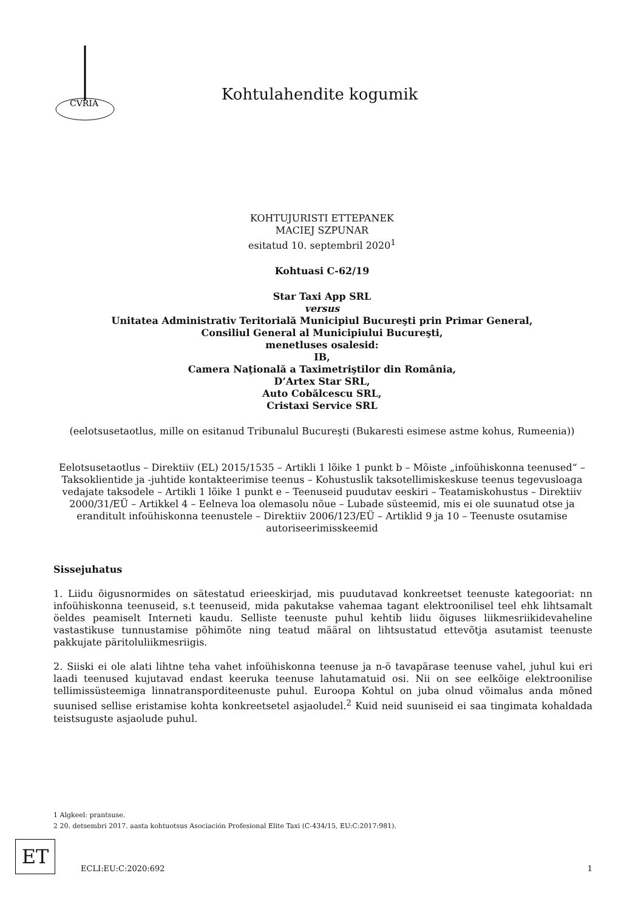CVRIA
Kohtulahendite kogumik
KOHTUJURISTI ETTEPANEK
MACIEJ SZPUNAR
esitatud 10. septembril 2020<sup>1</sup>
Kohtuasi C-62/19
Star Taxi App SRL
versus
Unitatea Administrativ Teritorială Municipiul Bucureşti prin Primar General,
Consiliul General al Municipiului Bucureşti,
menetluses osalesid:
IB,
Camera Naţională a Taximetriştilor din România,
D’Artex Star SRL,
Auto Cobălcescu SRL,
Cristaxi Service SRL
(eelotsusetaotlus, mille on esitanud Tribunalul Bucureşti (Bukaresti esimese astme kohus, Rumeenia))
Eelotsusetaotlus – Direktiiv (EL) 2015/1535 – Artikli 1 lõike 1 punkt b – Mõiste „infoühiskonna teenused“ – Taksoklientide ja -juhtide kontakteerimise teenus – Kohustuslik taksotellimiskeskuse teenus tegevusloaga vedajate taksodele – Artikli 1 lõike 1 punkt e – Teenuseid puudutav eeskiri – Teatamiskohustus – Direktiiv 2000/31/EÜ – Artikkel 4 – Eelneva loa olemasolu nõue – Lubade süsteemid, mis ei ole suunatud otse ja eranditult infoühiskonna teenustele – Direktiiv 2006/123/EÜ – Artiklid 9 ja 10 – Teenuste osutamise autoriseerimisskeemid
Sissejuhatus
1. Liidu õigusnormides on sätestatud erieeskirjad, mis puudutavad konkreetset teenuste kategooriat: nn infoühiskonna teenuseid, s.t teenuseid, mida pakutakse vahemaa tagant elektroonilisel teel ehk lihtsamalt öeldes peamiselt Interneti kaudu. Selliste teenuste puhul kehtib liidu õiguses liikmesriikidevaheline vastastikuse tunnustamise põhimõte ning teatud määral on lihtsustatud ettevõtja asutamist teenuste pakkujate päritoluliikmesriigis.
2. Siiski ei ole alati lihtne teha vahet infoühiskonna teenuse ja n-ö tavapärase teenuse vahel, juhul kui eri laadi teenused kujutavad endast keeruka teenuse lahutamatuid osi. Nii on see eelkõige elektroonilise tellimissüsteemiga linnatranspordi­teenuste puhul. Euroopa Kohtul on juba olnud võimalus anda mõned suunised sellise eristamise kohta konkreetsetel asjaoludel.<sup>2</sup> Kuid neid suuniseid ei saa tingimata kohaldada teistsuguste asjaolude puhul.
1 Algkeel: prantsuse.
2 20. detsembri 2017. aasta kohtuotsus Asociación Profesional Elite Taxi (C-434/15, EU:C:2017:981).
ET
ECLI:EU:C:2020:692 1